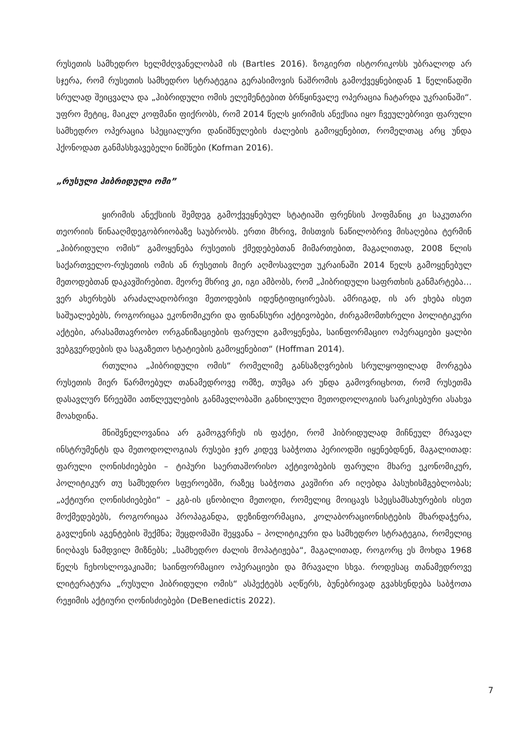რუსეთის სამხედრო ხელმძღვანელობამ ის (Bartles 2016). ზოგიერთ ისტორიკოსს უბრალოდ არ სჯერა, რომ რუსეთის სამხედრო სტრატეგია გერასიმოვის ნაშრომის გამოქვეყნებიდან 1 წელიწადში სრულად შეიცვალა და „ჰიბრიდული ომის ელემენტებით ბრწყინვალე ოპერაცია ჩატარდა უკრაინაში“. უფრო მეტიც, მაიკლ კოფმანი ფიქრობს, რომ 2014 წელს ყირიმის ანექსია იყო ჩვეულებრივი ფარული სამხედრო ოპერაცია სპეციალური დანიშნულების ძალების გამოყენებით, რომელთაც არც უნდა ჰქონოდათ განმასხვავებელი ნიშნები (Kofman 2016).
„რუსული ჰიბრიდული ომი”
ყირიმის ანექსიის შემდეგ გამოქვეყნებულ სტატიაში ფრენსის ჰოფმანიც კი საკუთარი თეორიის წინააღმდეგობრიობაზე საუბრობს. ერთი მხრივ, მისთვის ნაწილობრივ მისაღებია ტერმინ „ჰიბრიდული ომის“ გამოყენება რუსეთის ქმედებებთან მიმართებით, მაგალითად, 2008 წლის საქართველო-რუსეთის ომის ან რუსეთის მიერ აღმოსავლეთ უკრაინაში 2014 წელს გამოყენებულ მეთოდებთან დაკავშირებით. მეორე მხრივ კი, იგი ამბობს, რომ „ჰიბრიდული საფრთხის განმარტება… ვერ ახერხებს არაძალადობრივი მეთოდების იდენტიფიცირებას. ამრიგად, ის არ ეხება ისეთ საშუალებებს, როგორიცაა ეკონომიკური და ფინანსური აქტივობები, ძირგამომთხრელი პოლიტიკური აქტები, არასამთავრობო ორგანიზაციების ფარული გამოყენება, საინფორმაციო ოპერაციები ყალბი ვებგვერდების და საგაზეთო სტატიების გამოყენებით“ (Hoffman 2014).
რთულია „ჰიბრიდული ომის“ რომელიმე განსაზღვრების სრულყოფილად მორგება რუსეთის მიერ წარმოებულ თანამედროვე ომზე, თუმცა არ უნდა გამოვრიცხოთ, რომ რუსეთმა დასავლურ წრეებში ათწლეულების განმავლობაში განხილული მეთოდოლოგიის სარკისებური ასახვა მოახდინა.
მნიშვნელოვანია არ გამოგვრჩეს ის ფაქტი, რომ ჰიბრიდულად მიჩნეულ მრავალ ინსტრუმენტს და მეთოდოლოგიას რუსები ჯერ კიდევ საბჭოთა პერიოდში იყენებდნენ, მაგალითად: ფარული ღონისძიებები – ტიპური საერთაშორისო აქტივობების ფარული მხარე ეკონომიკურ, პოლიტიკურ თუ სამხედრო სფეროებში, რაზეც საბჭოთა კავშირი არ იღებდა პასუხისმგებლობას; „აქტიური ღონისძიებები“ – კგბ-ის ცნობილი მეთოდი, რომელიც მოიცავს სპეცსამსახურების ისეთ მოქმედებებს, როგორიცაა პროპაგანდა, დეზინფორმაცია, კოლაბორაციონისტების მხარდაჭერა, გავლენის აგენტების შექმნა; შეცდომაში შეყვანა – პოლიტიკური და სამხედრო სტრატეგია, რომელიც ნიღბავს ნამდვილ მიზნებს; „სამხედრო ძალის მოპატიჟება“, მაგალითად, როგორც ეს მოხდა 1968 წელს ჩეხოსლოვაკიაში; საინფორმაციო ოპერაციები და მრავალი სხვა. როდესაც თანამედროვე ლიტერატურა „რუსული ჰიბრიდული ომის“ ასპექტებს აღწერს, ბუნებრივად გვახსენდება საბჭოთა რეჟიმის აქტიური ღონისძიებები (DeBenedictis 2022).
7